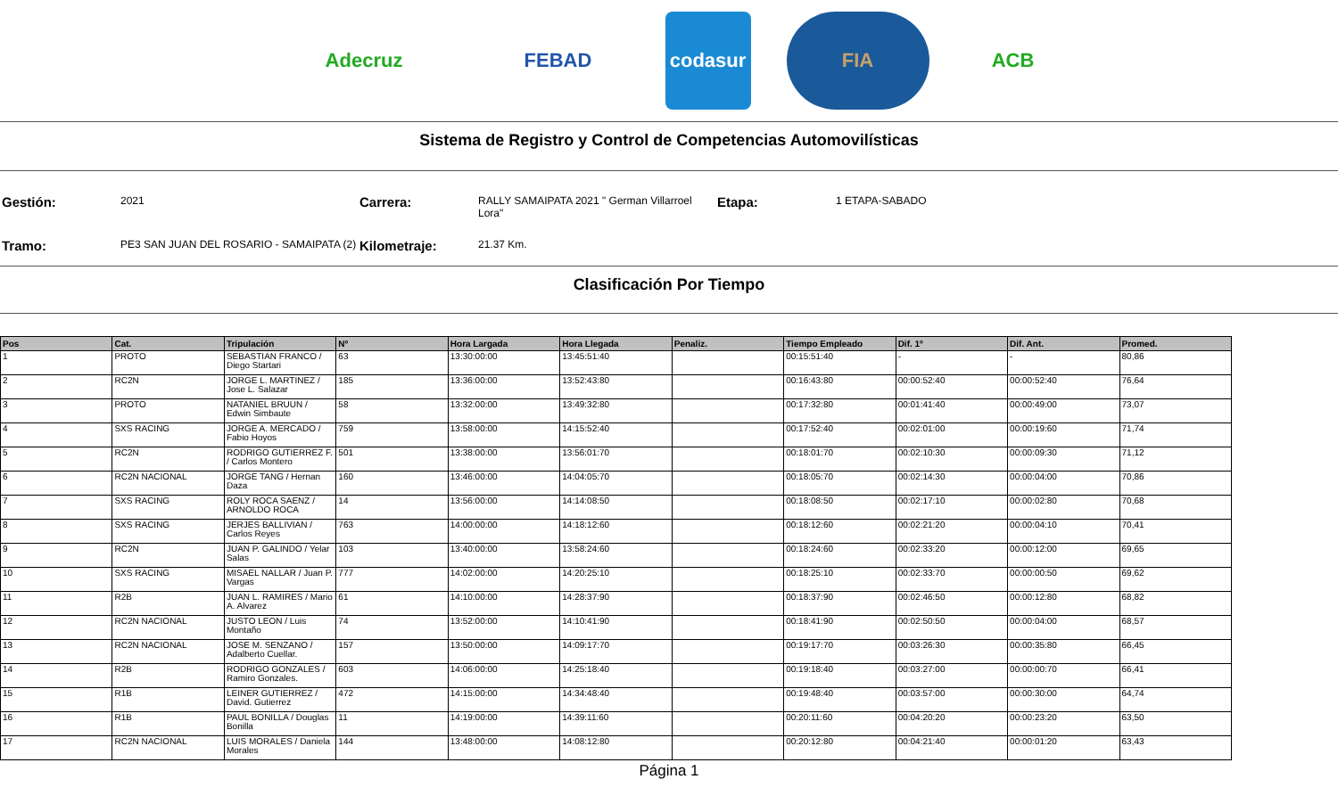Adecruz FEBAD codasur FIA ACB
Sistema de Registro y Control de Competencias Automovilísticas
Gestión: 2021 Carrera: RALLY SAMAIPATA 2021 " German Villarroel Lora" Etapa: 1 ETAPA-SABADO Tramo: PE3 SAN JUAN DEL ROSARIO - SAMAIPATA (2) Kilometraje: 21.37 Km.
Clasificación Por Tiempo
| Pos | Cat. | Tripulación | Nº | Hora Largada | Hora Llegada | Penaliz. | Tiempo Empleado | Dif. 1º | Dif. Ant. | Promed. |
| --- | --- | --- | --- | --- | --- | --- | --- | --- | --- | --- |
| 1 | PROTO | SEBASTIAN FRANCO / Diego Startari | 63 | 13:30:00:00 | 13:45:51:40 | | 00:15:51:40 | - | - | 80,86 |
| 2 | RC2N | JORGE L. MARTINEZ / Jose L. Salazar | 185 | 13:36:00:00 | 13:52:43:80 | | 00:16:43:80 | 00:00:52:40 | 00:00:52:40 | 76,64 |
| 3 | PROTO | NATANIEL BRUUN / Edwin Simbaute | 58 | 13:32:00:00 | 13:49:32:80 | | 00:17:32:80 | 00:01:41:40 | 00:00:49:00 | 73,07 |
| 4 | SXS RACING | JORGE A. MERCADO / Fabio Hoyos | 759 | 13:58:00:00 | 14:15:52:40 | | 00:17:52:40 | 00:02:01:00 | 00:00:19:60 | 71,74 |
| 5 | RC2N | RODRIGO GUTIERREZ F. / Carlos Montero | 501 | 13:38:00:00 | 13:56:01:70 | | 00:18:01:70 | 00:02:10:30 | 00:00:09:30 | 71,12 |
| 6 | RC2N NACIONAL | JORGE TANG / Hernan Daza | 160 | 13:46:00:00 | 14:04:05:70 | | 00:18:05:70 | 00:02:14:30 | 00:00:04:00 | 70,86 |
| 7 | SXS RACING | ROLY ROCA SAENZ / ARNOLDO ROCA | 14 | 13:56:00:00 | 14:14:08:50 | | 00:18:08:50 | 00:02:17:10 | 00:00:02:80 | 70,68 |
| 8 | SXS RACING | JERJES BALLIVIAN / Carlos Reyes | 763 | 14:00:00:00 | 14:18:12:60 | | 00:18:12:60 | 00:02:21:20 | 00:00:04:10 | 70,41 |
| 9 | RC2N | JUAN P. GALINDO / Yelar Salas | 103 | 13:40:00:00 | 13:58:24:60 | | 00:18:24:60 | 00:02:33:20 | 00:00:12:00 | 69,65 |
| 10 | SXS RACING | MISAEL NALLAR / Juan P. Vargas | 777 | 14:02:00:00 | 14:20:25:10 | | 00:18:25:10 | 00:02:33:70 | 00:00:00:50 | 69,62 |
| 11 | R2B | JUAN L. RAMIRES / Mario A. Alvarez | 61 | 14:10:00:00 | 14:28:37:90 | | 00:18:37:90 | 00:02:46:50 | 00:00:12:80 | 68,82 |
| 12 | RC2N NACIONAL | JUSTO LEON / Luis Montaño | 74 | 13:52:00:00 | 14:10:41:90 | | 00:18:41:90 | 00:02:50:50 | 00:00:04:00 | 68,57 |
| 13 | RC2N NACIONAL | JOSE M. SENZANO / Adalberto Cuellar. | 157 | 13:50:00:00 | 14:09:17:70 | | 00:19:17:70 | 00:03:26:30 | 00:00:35:80 | 66,45 |
| 14 | R2B | RODRIGO GONZALES / Ramiro Gonzales. | 603 | 14:06:00:00 | 14:25:18:40 | | 00:19:18:40 | 00:03:27:00 | 00:00:00:70 | 66,41 |
| 15 | R1B | LEINER GUTIERREZ / David. Gutierrez | 472 | 14:15:00:00 | 14:34:48:40 | | 00:19:48:40 | 00:03:57:00 | 00:00:30:00 | 64,74 |
| 16 | R1B | PAUL BONILLA / Douglas Bonilla | 11 | 14:19:00:00 | 14:39:11:60 | | 00:20:11:60 | 00:04:20:20 | 00:00:23:20 | 63,50 |
| 17 | RC2N NACIONAL | LUIS MORALES / Daniela Morales | 144 | 13:48:00:00 | 14:08:12:80 | | 00:20:12:80 | 00:04:21:40 | 00:00:01:20 | 63,43 |
Página 1